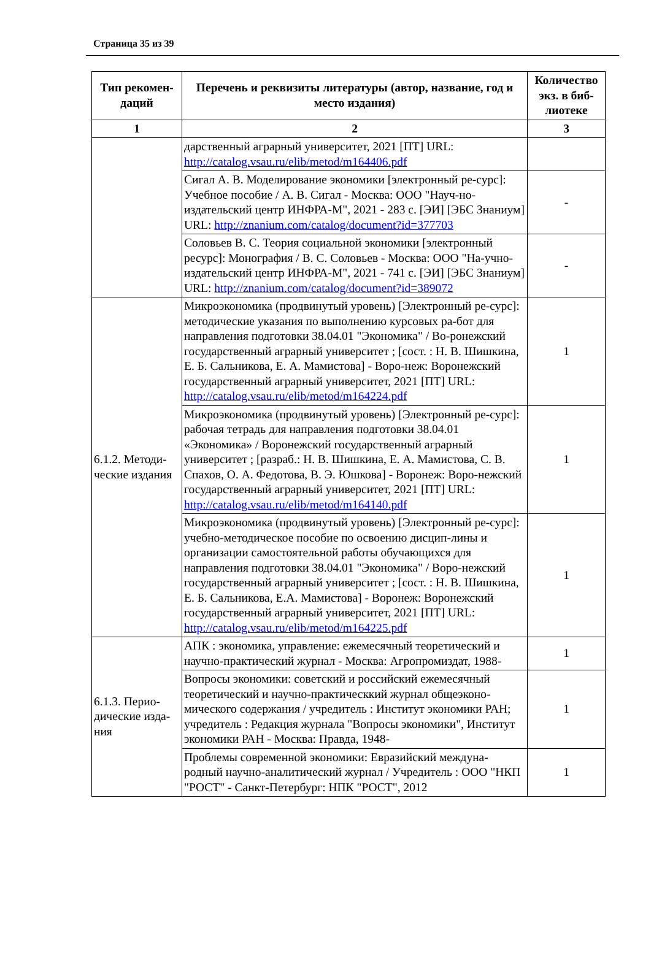Страница 35 из 39
| Тип рекомен-даций | Перечень и реквизиты литературы (автор, название, год и место издания) | Количество экз. в биб-лиотеке |
| --- | --- | --- |
| 1 | 2 | 3 |
| | дарственный аграрный университет, 2021 [ПТ] URL: http://catalog.vsau.ru/elib/metod/m164406.pdf | |
| | Сигал А. В. Моделирование экономики [электронный ре-сурс]: Учебное пособие / А. В. Сигал - Москва: ООО "Науч-но-издательский центр ИНФРА-М", 2021 - 283 с. [ЭИ] [ЭБС Знаниум] URL: http://znanium.com/catalog/document?id=377703 | - |
| | Соловьев В. С. Теория социальной экономики [электронный ресурс]: Монография / В. С. Соловьев - Москва: ООО "На-учно-издательский центр ИНФРА-М", 2021 - 741 с. [ЭИ] [ЭБС Знаниум] URL: http://znanium.com/catalog/document?id=389072 | - |
| 6.1.2. Методи-ческие издания | Микроэкономика (продвинутый уровень) [Электронный ре-сурс]: методические указания по выполнению курсовых ра-бот для направления подготовки 38.04.01 "Экономика" / Во-ронежский государственный аграрный университет ; [сост. : Н. В. Шишкина, Е. Б. Сальникова, Е. А. Мамистова] - Воро-неж: Воронежский государственный аграрный университет, 2021 [ПТ] URL: http://catalog.vsau.ru/elib/metod/m164224.pdf | 1 |
| | Микроэкономика (продвинутый уровень) [Электронный ре-сурс]: рабочая тетрадь для направления подготовки 38.04.01 «Экономика» / Воронежский государственный аграрный университет ; [разраб.: Н. В. Шишкина, Е. А. Мамистова, С. В. Спахов, О. А. Федотова, В. Э. Юшкова] - Воронеж: Воро-нежский государственный аграрный университет, 2021 [ПТ] URL: http://catalog.vsau.ru/elib/metod/m164140.pdf | 1 |
| | Микроэкономика (продвинутый уровень) [Электронный ре-сурс]: учебно-методическое пособие по освоению дисцип-лины и организации самостоятельной работы обучающихся для направления подготовки 38.04.01 "Экономика" / Воро-нежский государственный аграрный университет ; [сост. : Н. В. Шишкина, Е. Б. Сальникова, Е.А. Мамистова] - Воронеж: Воронежский государственный аграрный университет, 2021 [ПТ] URL: http://catalog.vsau.ru/elib/metod/m164225.pdf | 1 |
| 6.1.3. Перио-дические изда-ния | АПК : экономика, управление: ежемесячный теоретический и научно-практический журнал - Москва: Агропромиздат, 1988- | 1 |
| | Вопросы экономики: советский и российский ежемесячный теоретический и научно-практическкий журнал общеэконо-мического содержания / учредитель : Институт экономики РАН; учредитель : Редакция журнала "Вопросы экономики", Институт экономики РАН - Москва: Правда, 1948- | 1 |
| | Проблемы современной экономики: Евразийский междуна-родный научно-аналитический журнал / Учредитель : ООО "НКП "РОСТ" - Санкт-Петербург: НПК "РОСТ", 2012 | 1 |